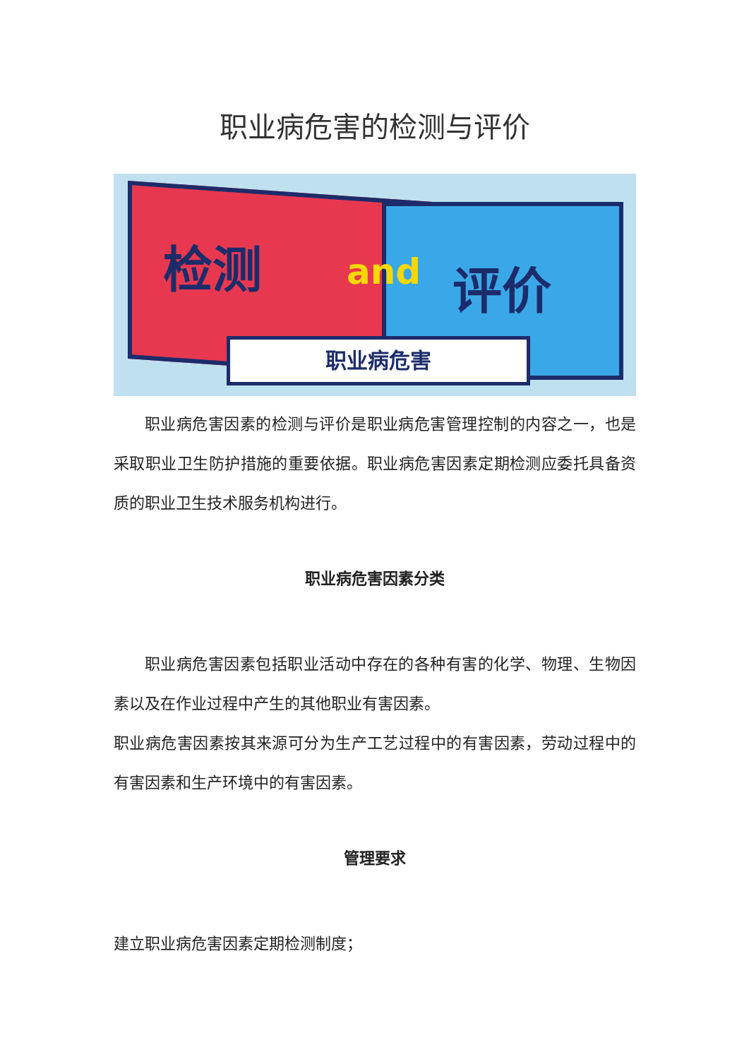职业病危害的检测与评价
检测 and 评价
职业病危害
职业病危害因素的检测与评价是职业病危害管理控制的内容之一，也是采取职业卫生防护措施的重要依据。职业病危害因素定期检测应委托具备资质的职业卫生技术服务机构进行。
职业病危害因素分类
职业病危害因素包括职业活动中存在的各种有害的化学、物理、生物因素以及在作业过程中产生的其他职业有害因素。
职业病危害因素按其来源可分为生产工艺过程中的有害因素，劳动过程中的有害因素和生产环境中的有害因素。
管理要求
建立职业病危害因素定期检测制度；